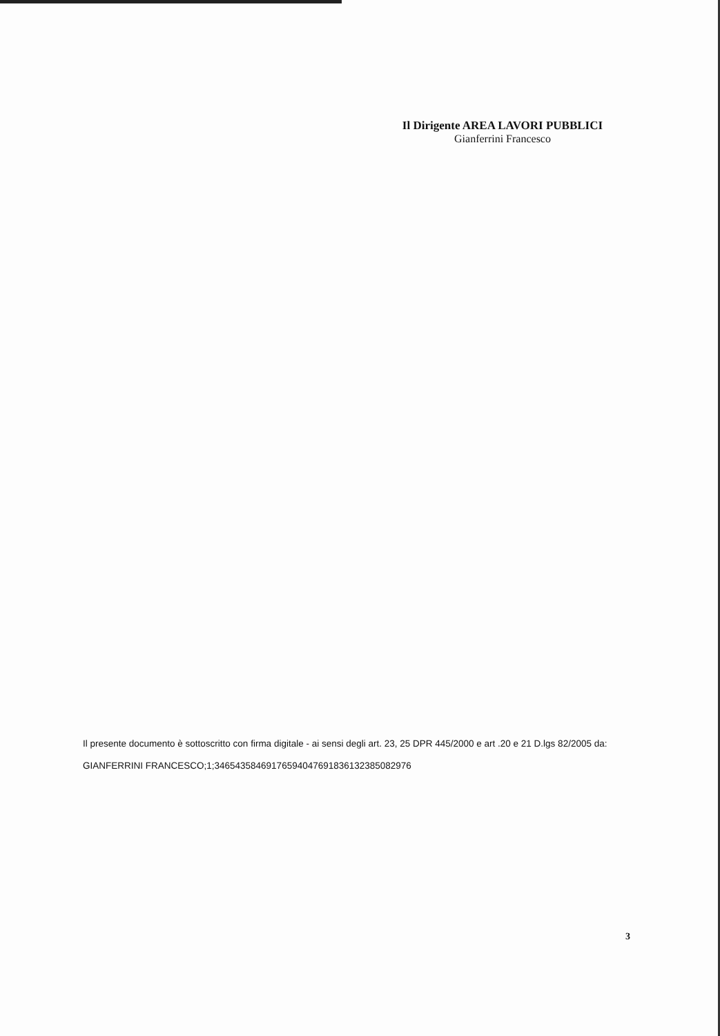Il Dirigente AREA LAVORI PUBBLICI
Gianferrini Francesco
Il presente documento è sottoscritto con firma digitale - ai sensi degli art. 23, 25 DPR 445/2000 e art .20 e 21 D.lgs 82/2005 da:
GIANFERRINI FRANCESCO;1;346543584691765940476918361323850829​76
3